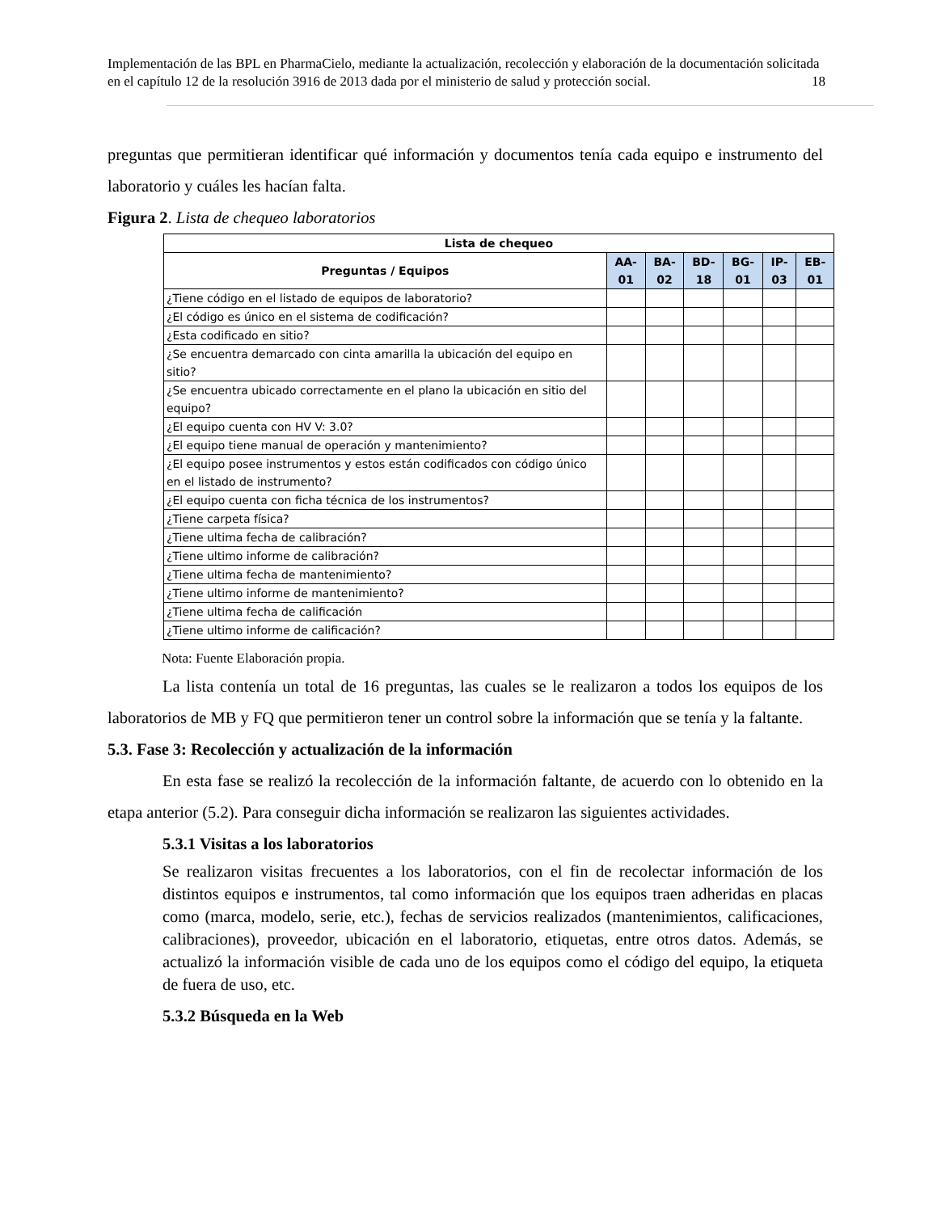Implementación de las BPL en PharmaCielo, mediante la actualización, recolección y elaboración de la documentación solicitada en el capítulo 12 de la resolución 3916 de 2013 dada por el ministerio de salud y protección social. 18
preguntas que permitieran identificar qué información y documentos tenía cada equipo e instrumento del laboratorio y cuáles les hacían falta.
Figura 2. Lista de chequeo laboratorios
| Lista de chequeo | | | | | | |
| --- | --- | --- | --- | --- | --- | --- |
| Preguntas / Equipos | AA-01 | BA-02 | BD-18 | BG-01 | IP-03 | EB-01 |
| ¿Tiene código en el listado de equipos de laboratorio? | | | | | | |
| ¿El código es único en el sistema de codificación? | | | | | | |
| ¿Esta codificado en sitio? | | | | | | |
| ¿Se encuentra demarcado con cinta amarilla la ubicación del equipo en sitio? | | | | | | |
| ¿Se encuentra ubicado correctamente en el plano la ubicación en sitio del equipo? | | | | | | |
| ¿El equipo cuenta con HV V: 3.0? | | | | | | |
| ¿El equipo tiene manual de operación y mantenimiento? | | | | | | |
| ¿El equipo posee instrumentos y estos están codificados con código único en el listado de instrumento? | | | | | | |
| ¿El equipo cuenta con ficha técnica de los instrumentos? | | | | | | |
| ¿Tiene carpeta física? | | | | | | |
| ¿Tiene ultima fecha de calibración? | | | | | | |
| ¿Tiene ultimo informe de calibración? | | | | | | |
| ¿Tiene ultima fecha de mantenimiento? | | | | | | |
| ¿Tiene ultimo informe de mantenimiento? | | | | | | |
| ¿Tiene ultima fecha de calificación | | | | | | |
| ¿Tiene ultimo informe de calificación? | | | | | | |
Nota: Fuente Elaboración propia.
La lista contenía un total de 16 preguntas, las cuales se le realizaron a todos los equipos de los laboratorios de MB y FQ que permitieron tener un control sobre la información que se tenía y la faltante.
5.3. Fase 3: Recolección y actualización de la información
En esta fase se realizó la recolección de la información faltante, de acuerdo con lo obtenido en la etapa anterior (5.2). Para conseguir dicha información se realizaron las siguientes actividades.
5.3.1 Visitas a los laboratorios
Se realizaron visitas frecuentes a los laboratorios, con el fin de recolectar información de los distintos equipos e instrumentos, tal como información que los equipos traen adheridas en placas como (marca, modelo, serie, etc.), fechas de servicios realizados (mantenimientos, calificaciones, calibraciones), proveedor, ubicación en el laboratorio, etiquetas, entre otros datos. Además, se actualizó la información visible de cada uno de los equipos como el código del equipo, la etiqueta de fuera de uso, etc.
5.3.2 Búsqueda en la Web